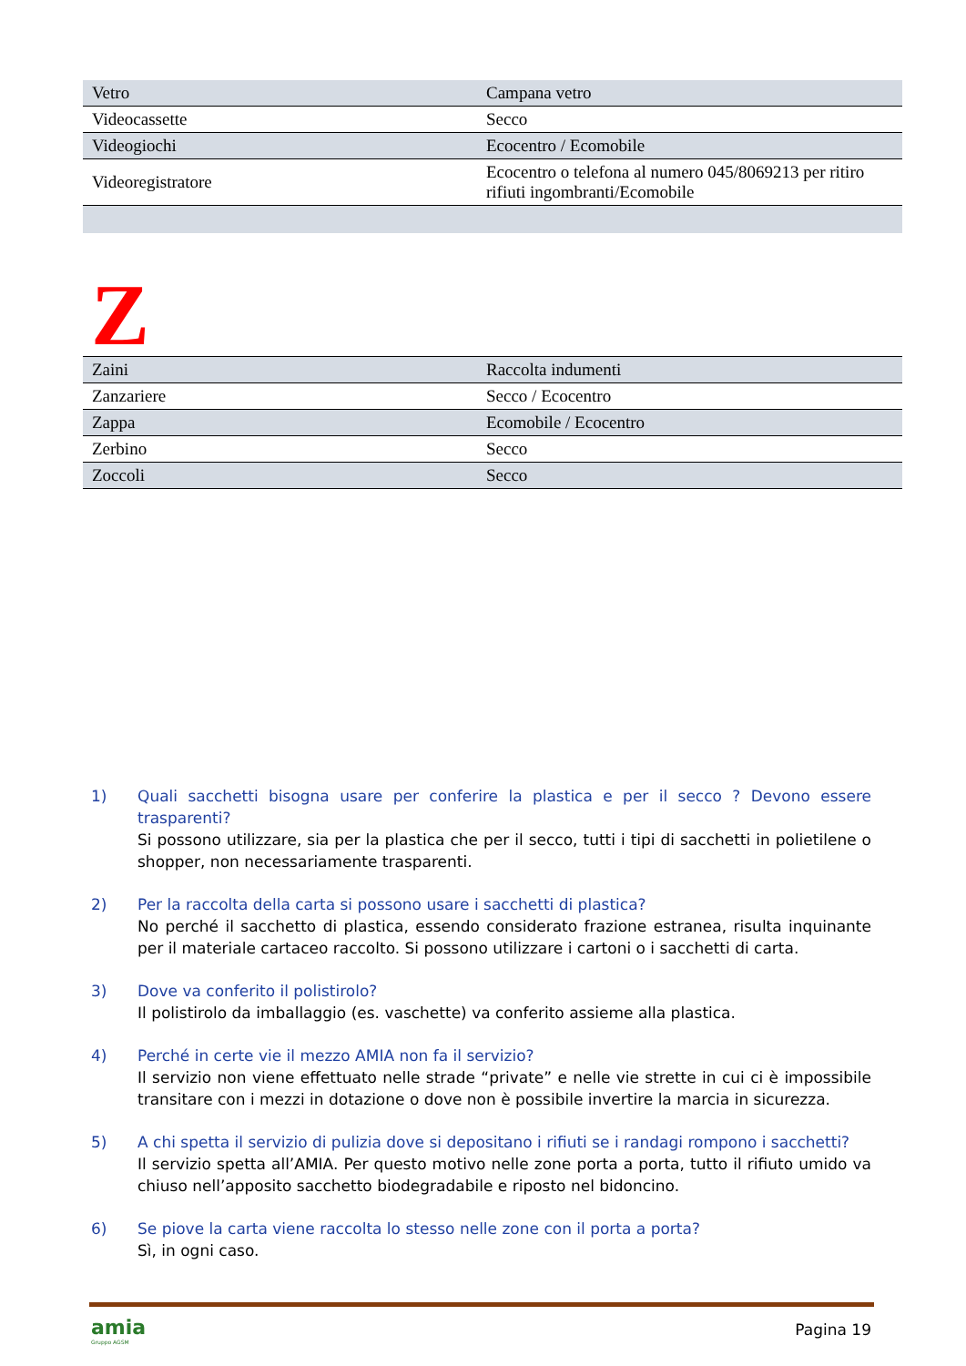| Vetro | Campana vetro |
| Videocassette | Secco |
| Videogiochi | Ecocentro / Ecomobile |
| Videoregistratore | Ecocentro o telefona al numero 045/8069213 per ritiro rifiuti ingombranti/Ecomobile |
Z
| Zaini | Raccolta indumenti |
| Zanzariere | Secco / Ecocentro |
| Zappa | Ecomobile / Ecocentro |
| Zerbino | Secco |
| Zoccoli | Secco |
1) Quali sacchetti bisogna usare per conferire la plastica e per il secco ? Devono essere trasparenti?
Si possono utilizzare, sia per la plastica che per il secco, tutti i tipi di sacchetti in polietilene o shopper, non necessariamente trasparenti.
2) Per la raccolta della carta si possono usare i sacchetti di plastica?
No perché il sacchetto di plastica, essendo considerato frazione estranea, risulta inquinante per il materiale cartaceo raccolto. Si possono utilizzare i cartoni o i sacchetti di carta.
3) Dove va conferito il polistirolo?
Il polistirolo da imballaggio (es. vaschette) va conferito assieme alla plastica.
4) Perché in certe vie il mezzo AMIA non fa il servizio?
Il servizio non viene effettuato nelle strade “private” e nelle vie strette in cui ci è impossibile transitare con i mezzi in dotazione o dove non è possibile invertire la marcia in sicurezza.
5) A chi spetta il servizio di pulizia dove si depositano i rifiuti se i randagi rompono i sacchetti?
Il servizio spetta all’AMIA. Per questo motivo nelle zone porta a porta, tutto il rifiuto umido va chiuso nell’apposito sacchetto biodegradabile e riposto nel bidoncino.
6) Se piove la carta viene raccolta lo stesso nelle zone con il porta a porta?
Sì, in ogni caso.
amia
Gruppo AGSM
Pagina 19